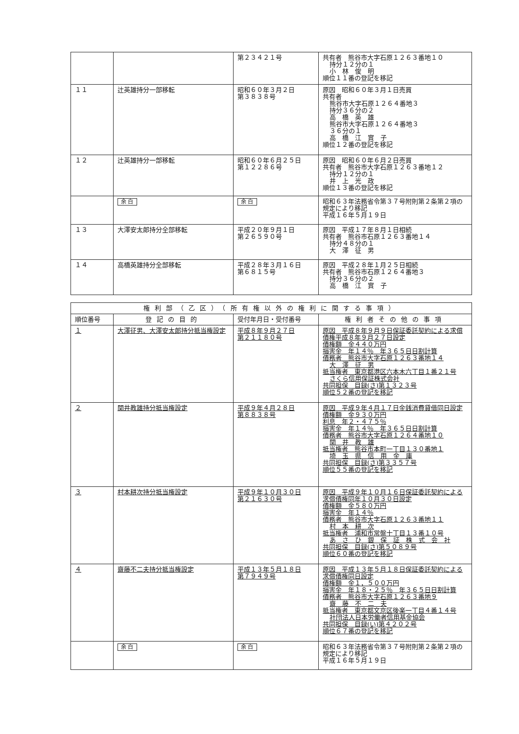| | | 第２３４２１号 | 共有者 熊谷市大字石原１２６３番地１０ 持分１２分の１ 小 林 俊 明 順位１１番の登記を移記 |
| １１ | 辻英雄持分一部移転 | 昭和６０年３月２日 第３８３８号 | 原因 昭和６０年３月１日売買 共有者 熊谷市大字石原１２６４番地３ 持分３６分の２ 高 橋 英 雄 熊谷市大字石原１２６４番地３ ３６分の１ 高 橋 江 實 子 順位１２番の登記を移記 |
| １２ | 辻英雄持分一部移転 | 昭和６０年６月２５日 第１２２８６号 | 原因 昭和６０年６月２日売買 共有者 熊谷市大字石原１２６３番地１２ 持分１２分の１ 井 上 光 政 順位１３番の登記を移記 |
| | 余 白 | 余 白 | 昭和６３年法務省令第３７号附則第２条第２項の規定により移記 平成１６年５月１９日 |
| １３ | 大澤安太郎持分全部移転 | 平成２０年９月１日 第２６５９０号 | 原因 平成１７年８月１日相続 共有者 熊谷市石原１２６３番地１４ 持分４８分の１ 大 澤 征 男 |
| １４ | 高橋英雄持分全部移転 | 平成２８年３月１６日 第６８１５号 | 原因 平成２８年１月２５日相続 共有者 熊谷市石原１２６４番地３ 持分３６分の２ 高 橋 江 實 子 |
| 権利部（乙区）（所有権以外の権利に関する事項） | | | |
| --- | --- | --- | --- |
| 順位番号 | 登記の目的 | 受付年月日・受付番号 | 権利者その他の事項 |
| １ | 大澤征男、大澤安太郎持分抵当権設定 | 平成８年９月２７日 第２１１８０号 | 原因 平成８年９月９日保証委託契約による求償債権平成８年９月２７日設定 債権額 金４４０万円 損害金 年１４％ 年３６５日日割計算 債務者 熊谷市大字石原１２６３番地１４ 大 澤 征 男 抵当権者 東京都港区六本木六丁目１番２１号 さくら信用保証株式会社 共同担保 目録(さ)第１３２３号 順位５２番の登記を移記 |
| ２ | 関井教雄持分抵当権設定 | 平成９年４月２８日 第８８３８号 | 原因 平成９年４月１７日金銭消費貸借同日設定 債権額 金９３０万円 利息 年２・４７５％ 損害金 年１４％ 年３６５日日割計算 債務者 熊谷市大字石原１２６４番地１０ 関 井 教 雄 抵当権者 熊谷市本町一丁目１３０番地１ 埼 玉 県 信 用 金 庫 共同担保 目録(さ)第３３５７号 順位５５番の登記を移記 |
| ３ | 村本耕次持分抵当権設定 | 平成９年１０月３０日 第２１６３０号 | 原因 平成９年１０月１６日保証委託契約による求償債権同年１０月３０日設定 債権額 金５８０万円 損害金 年１４％ 債務者 熊谷市大字石原１２６３番地１１ 村 本 耕 次 抵当権者 浦和市常盤十丁目１３番１０号 あ さ ひ 銀 保 証 株 式 会 社 共同担保 目録(さ)第５０８９号 順位６０番の登記を移記 |
| ４ | 齋藤不二夫持分抵当権設定 | 平成１３年５月１８日 第７９４９号 | 原因 平成１３年５月１８日保証委託契約による求償債権同日設定 債権額 金１，５００万円 損害金 年１８・２５％ 年３６５日日割計算 債務者 熊谷市大字石原１２６３番地９ 齋 藤 不 二 夫 抵当権者 東京都文京区後楽一丁目４番１４号 社団法人日本労働者信用基金協会 共同担保 目録(い)第４２０２号 順位６７番の登記を移記 |
| | 余 白 | 余 白 | 昭和６３年法務省令第３７号附則第２条第２項の規定により移記 平成１６年５月１９日 |